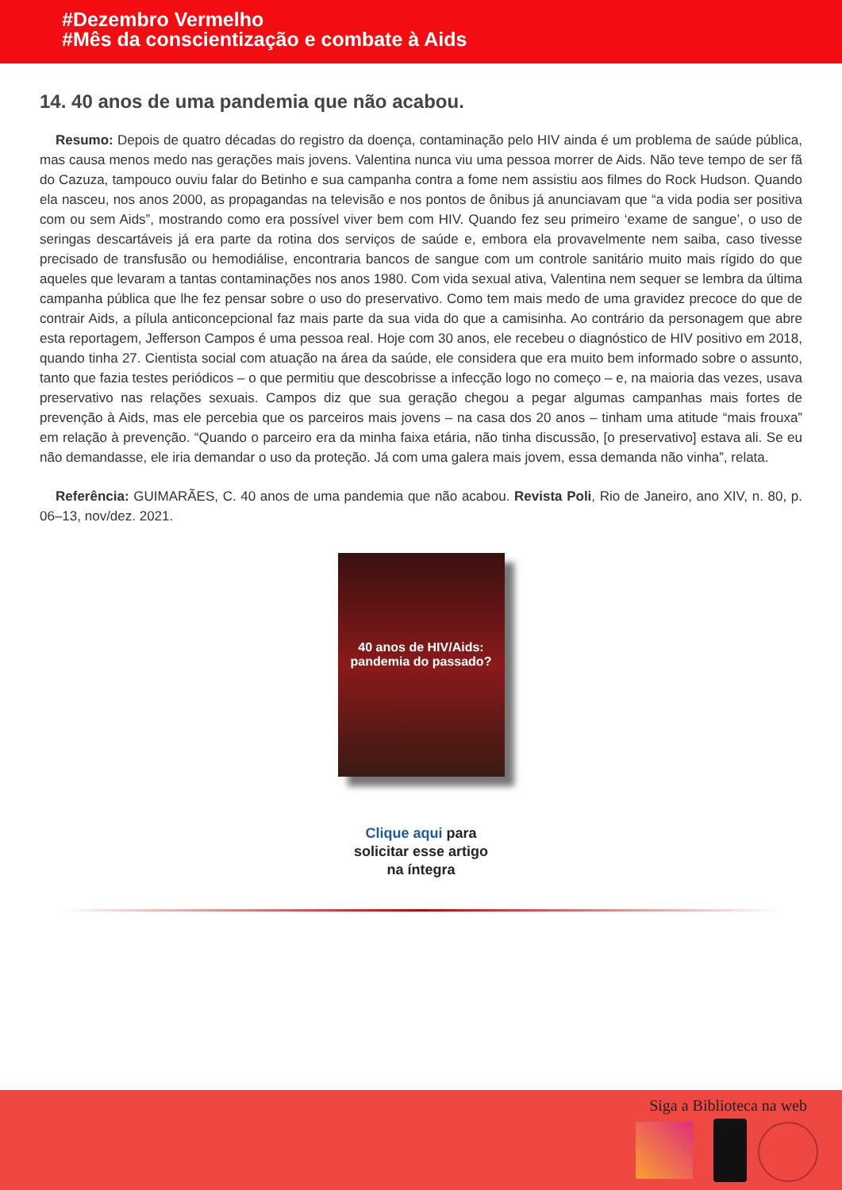#Dezembro Vermelho
#Mês da conscientização e combate à Aids
14. 40 anos de uma pandemia que não acabou.
Resumo: Depois de quatro décadas do registro da doença, contaminação pelo HIV ainda é um problema de saúde pública, mas causa menos medo nas gerações mais jovens. Valentina nunca viu uma pessoa morrer de Aids. Não teve tempo de ser fã do Cazuza, tampouco ouviu falar do Betinho e sua campanha contra a fome nem assistiu aos filmes do Rock Hudson. Quando ela nasceu, nos anos 2000, as propagandas na televisão e nos pontos de ônibus já anunciavam que “a vida podia ser positiva com ou sem Aids”, mostrando como era possível viver bem com HIV. Quando fez seu primeiro ‘exame de sangue’, o uso de seringas descartáveis já era parte da rotina dos serviços de saúde e, embora ela provavelmente nem saiba, caso tivesse precisado de transfusão ou hemodiálise, encontraria bancos de sangue com um controle sanitário muito mais rígido do que aqueles que levaram a tantas contaminações nos anos 1980. Com vida sexual ativa, Valentina nem sequer se lembra da última campanha pública que lhe fez pensar sobre o uso do preservativo. Como tem mais medo de uma gravidez precoce do que de contrair Aids, a pílula anticoncepcional faz mais parte da sua vida do que a camisinha. Ao contrário da personagem que abre esta reportagem, Jefferson Campos é uma pessoa real. Hoje com 30 anos, ele recebeu o diagnóstico de HIV positivo em 2018, quando tinha 27. Cientista social com atuação na área da saúde, ele considera que era muito bem informado sobre o assunto, tanto que fazia testes periódicos – o que permitiu que descobrisse a infecção logo no começo – e, na maioria das vezes, usava preservativo nas relações sexuais. Campos diz que sua geração chegou a pegar algumas campanhas mais fortes de prevenção à Aids, mas ele percebia que os parceiros mais jovens – na casa dos 20 anos – tinham uma atitude “mais frouxa” em relação à prevenção. “Quando o parceiro era da minha faixa etária, não tinha discussão, [o preservativo] estava ali. Se eu não demandasse, ele iria demandar o uso da proteção. Já com uma galera mais jovem, essa demanda não vinha”, relata.
Referência: GUIMARÃES, C. 40 anos de uma pandemia que não acabou. Revista Poli, Rio de Janeiro, ano XIV, n. 80, p. 06–13, nov/dez. 2021.
40 anos de HIV/Aids:
pandemia do passado?
Clique aqui para
solicitar esse artigo
na íntegra
Siga a Biblioteca na web